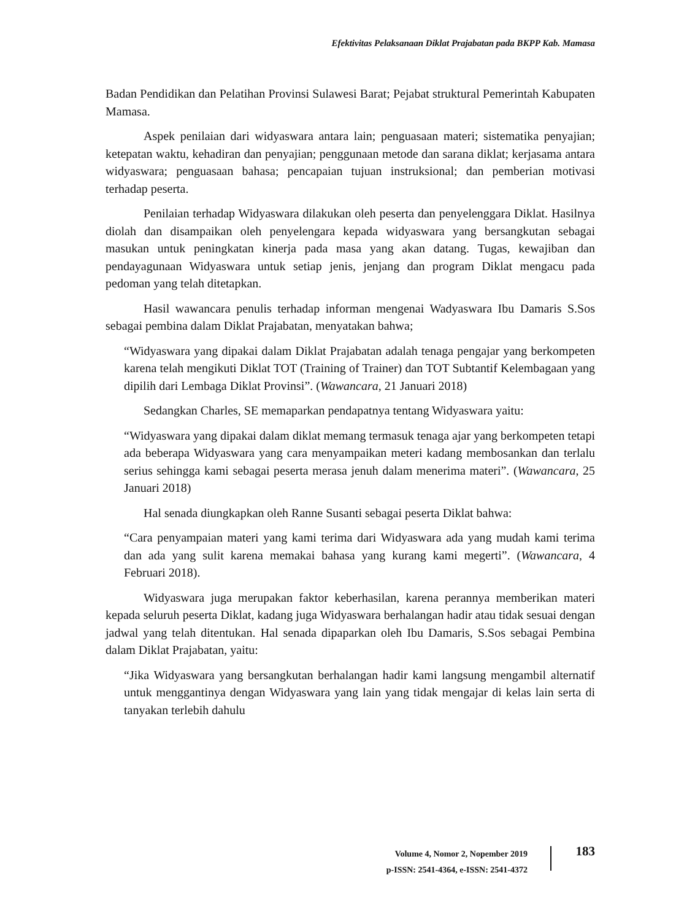Efektivitas Pelaksanaan Diklat Prajabatan pada BKPP Kab. Mamasa
Badan Pendidikan dan Pelatihan Provinsi Sulawesi Barat; Pejabat struktural Pemerintah Kabupaten Mamasa.
Aspek penilaian dari widyaswara antara lain; penguasaan materi; sistematika penyajian; ketepatan waktu, kehadiran dan penyajian; penggunaan metode dan sarana diklat; kerjasama antara widyaswara; penguasaan bahasa; pencapaian tujuan instruksional; dan pemberian motivasi terhadap peserta.
Penilaian terhadap Widyaswara dilakukan oleh peserta dan penyelenggara Diklat. Hasilnya diolah dan disampaikan oleh penyelengara kepada widyaswara yang bersangkutan sebagai masukan untuk peningkatan kinerja pada masa yang akan datang. Tugas, kewajiban dan pendayagunaan Widyaswara untuk setiap jenis, jenjang dan program Diklat mengacu pada pedoman yang telah ditetapkan.
Hasil wawancara penulis terhadap informan mengenai Wadyaswara Ibu Damaris S.Sos sebagai pembina dalam Diklat Prajabatan, menyatakan bahwa;
“Widyaswara yang dipakai dalam Diklat Prajabatan adalah tenaga pengajar yang berkompeten karena telah mengikuti Diklat TOT (Training of Trainer) dan TOT Subtantif Kelembagaan yang dipilih dari Lembaga Diklat Provinsi”. (Wawancara, 21 Januari 2018)
Sedangkan Charles, SE memaparkan pendapatnya tentang Widyaswara yaitu:
“Widyaswara yang dipakai dalam diklat memang termasuk tenaga ajar yang berkompeten tetapi ada beberapa Widyaswara yang cara menyampaikan meteri kadang membosankan dan terlalu serius sehingga kami sebagai peserta merasa jenuh dalam menerima materi”. (Wawancara, 25 Januari 2018)
Hal senada diungkapkan oleh Ranne Susanti sebagai peserta Diklat bahwa:
“Cara penyampaian materi yang kami terima dari Widyaswara ada yang mudah kami terima dan ada yang sulit karena memakai bahasa yang kurang kami megerti”. (Wawancara, 4 Februari 2018).
Widyaswara juga merupakan faktor keberhasilan, karena perannya memberikan materi kepada seluruh peserta Diklat, kadang juga Widyaswara berhalangan hadir atau tidak sesuai dengan jadwal yang telah ditentukan. Hal senada dipaparkan oleh Ibu Damaris, S.Sos sebagai Pembina dalam Diklat Prajabatan, yaitu:
“Jika Widyaswara yang bersangkutan berhalangan hadir kami langsung mengambil alternatif untuk menggantinya dengan Widyaswara yang lain yang tidak mengajar di kelas lain serta di tanyakan terlebih dahulu
Volume 4, Nomor 2, Nopember 2019
p-ISSN: 2541-4364, e-ISSN: 2541-4372
183